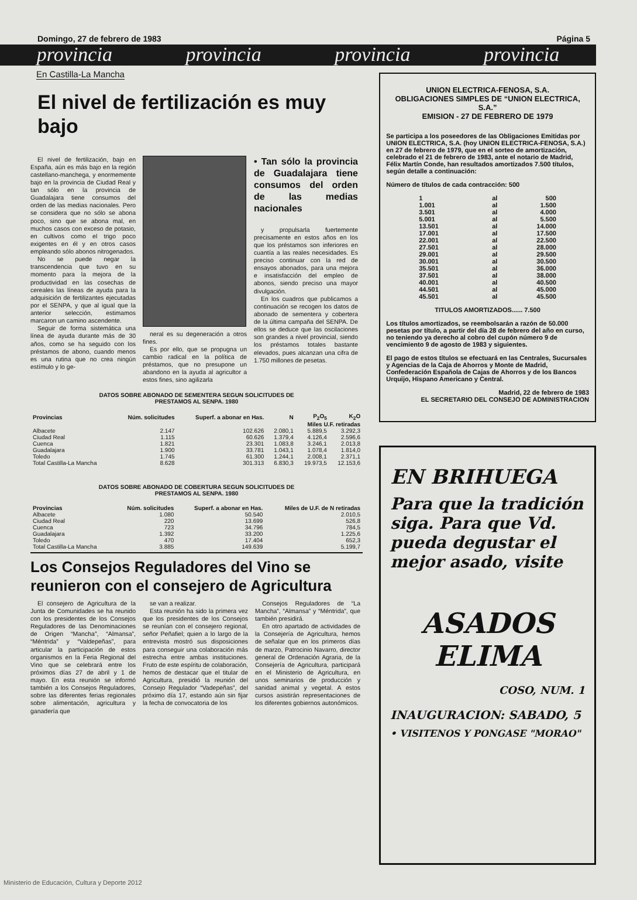Domingo, 27 de febrero de 1983 Página 5
provincia provincia provincia provincia
En Castilla-La Mancha
El nivel de fertilización es muy bajo
El nivel de fertilización, bajo en España, aún es más bajo en la región castellano-manchega, y enormemente bajo en la provincia de Ciudad Real y tan sólo en la provincia de Guadalajara tiene consumos del orden de las medias nacionales. Pero se considera que no sólo se abona poco, sino que se abona mal, en muchos casos con exceso de potasio, en cultivos como el trigo poco exigentes en él y en otros casos empleando sólo abonos nitrogenados.
No se puede negar la transcendencia que tuvo en su momento para la mejora de la productividad en las cosechas de cereales las líneas de ayuda para la adquisición de fertilizantes ejecutadas por el SENPA, y que al igual que la anterior selección, estimamos marcaron un camino ascendente.
Seguir de forma sistemática una línea de ayuda durante más de 30 años, como se ha seguido con los préstamos de abono, cuando menos es una rutina que no crea ningún estímulo y lo ge-
neral es su degeneración a otros fines.
Es por ello, que se propugna un cambio radical en la política de préstamos, que no presupone un abandono en la ayuda al agricultor a estos fines, sino agilizarla
• Tan sólo la provincia de Guadalajara tiene consumos del orden de las medias nacionales
y propulsarla fuertemente precisamente en estos años en los que los préstamos son inferiores en cuantía a las reales necesidades. Es preciso continuar con la red de ensayos abonados, para una mejora e insatisfacción del empleo de abonos, siendo preciso una mayor divulgación.
En los cuadros que publicamos a continuación se recogen los datos de abonado de sementera y cobertera de la última campaña del SENPA. De ellos se deduce que las oscilaciones son grandes a nivel provincial, siendo los préstamos totales bastante elevados, pues alcanzan una cifra de 1.750 millones de pesetas.
DATOS SOBRE ABONADO DE SEMENTERA SEGUN SOLICITUDES DE
PRESTAMOS AL SENPA. 1980
| Provincias | Núm. solicitudes | Superf. a abonar en Has. | N | P<sub>2</sub>O<sub>5</sub> | K<sub>2</sub>O |
| --- | --- | --- | --- | --- | --- |
| | | | Miles U.F. retiradas | | |
| Albacete | 2.147 | 102.626 | 2.080,1 | 5.889,5 | 3.292,3 |
| Ciudad Real | 1.115 | 60.626 | 1.379,4 | 4.126,4 | 2.596,6 |
| Cuenca | 1.821 | 23.301 | 1.083,8 | 3.246,1 | 2.013,8 |
| Guadalajara | 1.900 | 33.781 | 1.043,1 | 1.078,4 | 1.814,0 |
| Toledo | 1.745 | 61.300 | 1.244,1 | 2.008,1 | 2.371,1 |
| Total Castilla-La Mancha | 8.628 | 301.313 | 6.830,3 | 19.973,5 | 12.153,6 |
DATOS SOBRE ABONADO DE COBERTURA SEGUN SOLICITUDES DE
PRESTAMOS AL SENPA. 1980
| Provincias | Núm. solicitudes | Superf. a abonar en Has. | Miles de U.F. de N retiradas |
| --- | --- | --- | --- |
| Albacete | 1.080 | 50.540 | 2.010,5 |
| Ciudad Real | 220 | 13.699 | 526,8 |
| Cuenca | 723 | 34.796 | 784,5 |
| Guadalajara | 1.392 | 33.200 | 1.225,6 |
| Toledo | 470 | 17.404 | 652,3 |
| Total Castilla-La Mancha | 3.885 | 149.639 | 5.199,7 |
Los Consejos Reguladores del Vino se reunieron con el consejero de Agricultura
El consejero de Agricultura de la Junta de Comunidades se ha reunido con los presidentes de los Consejos Reguladores de las Denominaciones de Origen “Mancha”, “Almansa”, “Méntrida” y “Valdepeñas”, para articular la participación de estos organismos en la Feria Regional del Vino que se celebrará entre los próximos días 27 de abril y 1 de mayo. En esta reunión se informó también a los Consejos Reguladores, sobre las diferentes ferias regionales sobre alimentación, agricultura y ganadería que
se van a realizar.
Esta reunión ha sido la primera vez que los presidentes de los Consejos se reunían con el consejero regional, señor Peñafiel; quien a lo largo de la entrevista mostró sus disposiciones para conseguir una colaboración más estrecha entre ambas instituciones. Fruto de este espíritu de colaboración, hemos de destacar que el titular de Agricultura, presidió la reunión del Consejo Regulador “Vadepeñas”, del próximo día 17, estando aún sin fijar la fecha de convocatoria de los
Consejos Reguladores de “La Mancha”, “Almansa” y “Méntrida”, que también presidirá.
En otro apartado de actividades de la Consejería de Agricultura, hemos de señalar que en los primeros días de marzo, Patrocinio Navarro, director general de Ordenación Agraria, de la Consejería de Agricultura, participará en el Ministerio de Agricultura, en unos seminarios de producción y sanidad animal y vegetal. A estos cursos asistirán representaciones de los diferentes gobiernos autonómicos.
UNION ELECTRICA-FENOSA, S.A.
OBLIGACIONES SIMPLES DE “UNION ELECTRICA, S.A.”
EMISION - 27 DE FEBRERO DE 1979
Se participa a los poseedores de las Obligaciones Emitidas por UNION ELECTRICA, S.A. (hoy UNION ELECTRICA-FENOSA, S.A.) en 27 de febrero de 1979, que en el sorteo de amortización, celebrado el 21 de febrero de 1983, ante el notario de Madrid, Félix Martín Conde, han resultados amortizados 7.500 títulos, según detalle a continuación:
Número de títulos de cada contracción: 500
| 1 | al | 500 |
| 1.001 | al | 1.500 |
| 3.501 | al | 4.000 |
| 5.001 | al | 5.500 |
| 13.501 | al | 14.000 |
| 17.001 | al | 17.500 |
| 22.001 | al | 22.500 |
| 27.501 | al | 28.000 |
| 29.001 | al | 29.500 |
| 30.001 | al | 30.500 |
| 35.501 | al | 36.000 |
| 37.501 | al | 38.000 |
| 40.001 | al | 40.500 |
| 44.501 | al | 45.000 |
| 45.501 | al | 45.500 |
TITULOS AMORTIZADOS...... 7.500
Los títulos amortizados, se reembolsarán a razón de 50.000 pesetas por título, a partir del día 28 de febrero del año en curso, no teniendo ya derecho al cobro del cupón número 9 de vencimiento 9 de agosto de 1983 y siguientes.
El pago de estos títulos se efectuará en las Centrales, Sucursales y Agencias de la Caja de Ahorros y Monte de Madrid, Confederación Española de Cajas de Ahorros y de los Bancos Urquijo, Hispano Americano y Central.
Madrid, 22 de febrero de 1983
EL SECRETARIO DEL CONSEJO DE ADMINISTRACION
EN BRIHUEGA
Para que la tradición siga. Para que Vd. pueda degustar el mejor asado, visite
ASADOS ELIMA
COSO, NUM. 1
INAUGURACION: SABADO, 5
• VISITENOS Y PONGASE "MORAO"
Ministerio de Educación, Cultura y Deporte 2012